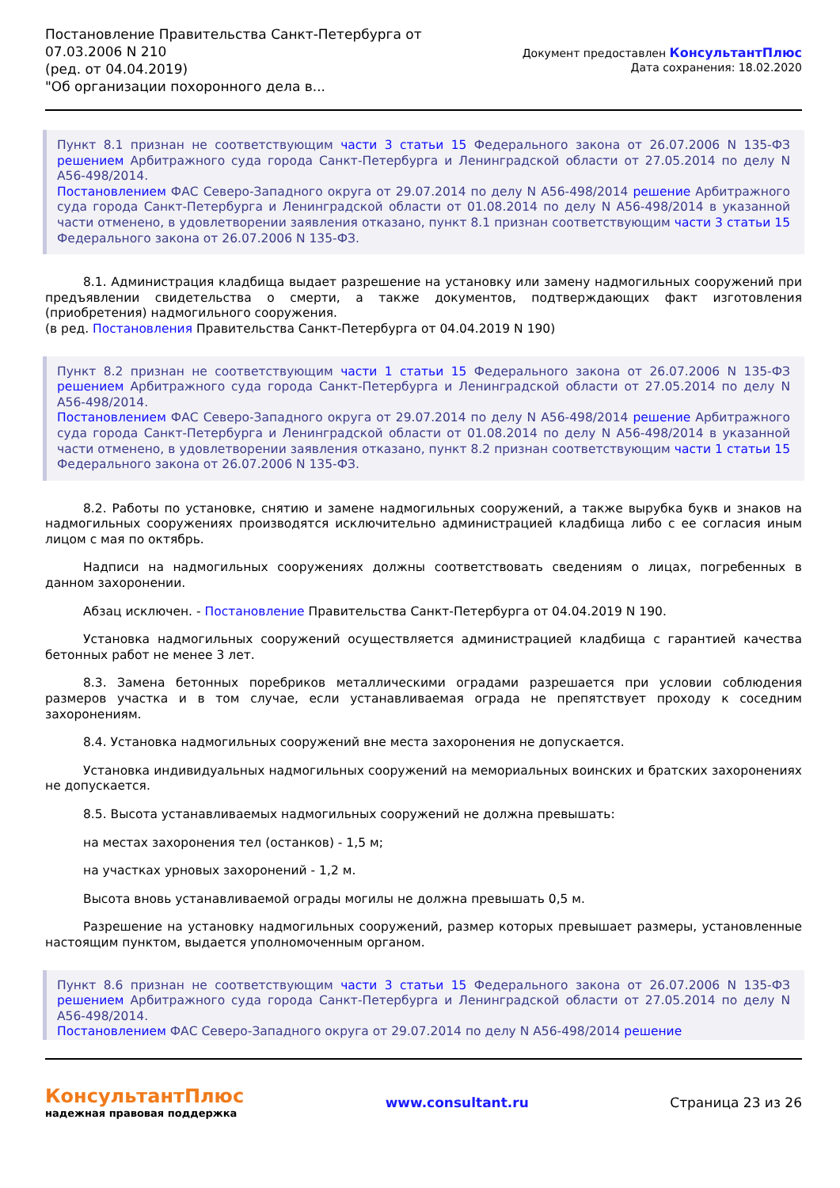Постановление Правительства Санкт-Петербурга от
07.03.2006 N 210
(ред. от 04.04.2019)
"Об организации похоронного дела в...
Документ предоставлен КонсультантПлюс
Дата сохранения: 18.02.2020
Пункт 8.1 признан не соответствующим части 3 статьи 15 Федерального закона от 26.07.2006 N 135-ФЗ решением Арбитражного суда города Санкт-Петербурга и Ленинградской области от 27.05.2014 по делу N А56-498/2014.
Постановлением ФАС Северо-Западного округа от 29.07.2014 по делу N А56-498/2014 решение Арбитражного суда города Санкт-Петербурга и Ленинградской области от 01.08.2014 по делу N А56-498/2014 в указанной части отменено, в удовлетворении заявления отказано, пункт 8.1 признан соответствующим части 3 статьи 15 Федерального закона от 26.07.2006 N 135-ФЗ.
8.1. Администрация кладбища выдает разрешение на установку или замену надмогильных сооружений при предъявлении свидетельства о смерти, а также документов, подтверждающих факт изготовления (приобретения) надмогильного сооружения.
(в ред. Постановления Правительства Санкт-Петербурга от 04.04.2019 N 190)
Пункт 8.2 признан не соответствующим части 1 статьи 15 Федерального закона от 26.07.2006 N 135-ФЗ решением Арбитражного суда города Санкт-Петербурга и Ленинградской области от 27.05.2014 по делу N А56-498/2014.
Постановлением ФАС Северо-Западного округа от 29.07.2014 по делу N А56-498/2014 решение Арбитражного суда города Санкт-Петербурга и Ленинградской области от 01.08.2014 по делу N А56-498/2014 в указанной части отменено, в удовлетворении заявления отказано, пункт 8.2 признан соответствующим части 1 статьи 15 Федерального закона от 26.07.2006 N 135-ФЗ.
8.2. Работы по установке, снятию и замене надмогильных сооружений, а также вырубка букв и знаков на надмогильных сооружениях производятся исключительно администрацией кладбища либо с ее согласия иным лицом с мая по октябрь.
Надписи на надмогильных сооружениях должны соответствовать сведениям о лицах, погребенных в данном захоронении.
Абзац исключен. - Постановление Правительства Санкт-Петербурга от 04.04.2019 N 190.
Установка надмогильных сооружений осуществляется администрацией кладбища с гарантией качества бетонных работ не менее 3 лет.
8.3. Замена бетонных поребриков металлическими оградами разрешается при условии соблюдения размеров участка и в том случае, если устанавливаемая ограда не препятствует проходу к соседним захоронениям.
8.4. Установка надмогильных сооружений вне места захоронения не допускается.
Установка индивидуальных надмогильных сооружений на мемориальных воинских и братских захоронениях не допускается.
8.5. Высота устанавливаемых надмогильных сооружений не должна превышать:
на местах захоронения тел (останков) - 1,5 м;
на участках урновых захоронений - 1,2 м.
Высота вновь устанавливаемой ограды могилы не должна превышать 0,5 м.
Разрешение на установку надмогильных сооружений, размер которых превышает размеры, установленные настоящим пунктом, выдается уполномоченным органом.
Пункт 8.6 признан не соответствующим части 3 статьи 15 Федерального закона от 26.07.2006 N 135-ФЗ решением Арбитражного суда города Санкт-Петербурга и Ленинградской области от 27.05.2014 по делу N А56-498/2014.
Постановлением ФАС Северо-Западного округа от 29.07.2014 по делу N А56-498/2014 решение
КонсультантПлюс
надежная правовая поддержка
www.consultant.ru Страница 23 из 26